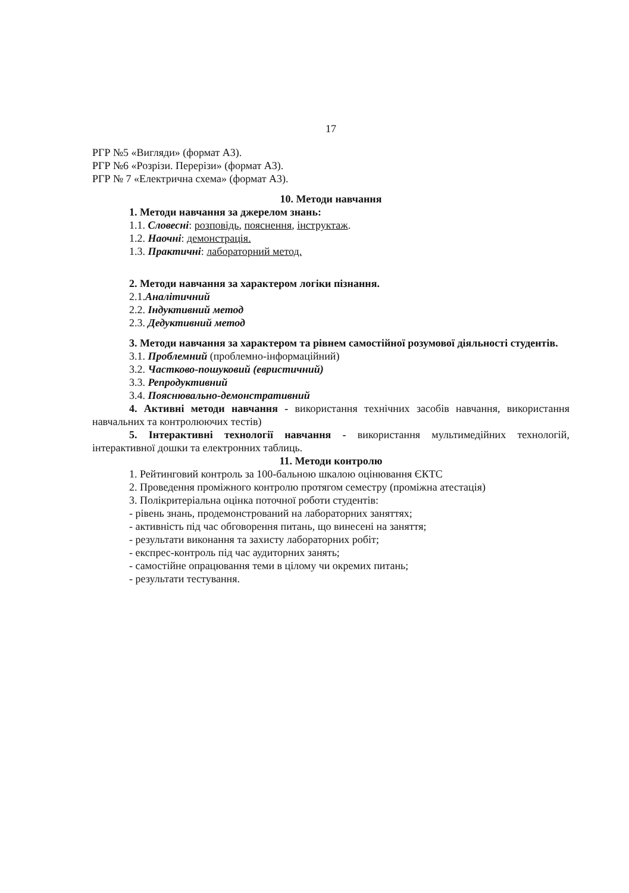17
РГР №5 «Вигляди» (формат А3).
РГР №6 «Розрізи. Перерізи» (формат А3).
РГР № 7 «Електрична схема» (формат А3).
10. Методи навчання
1. Методи навчання за джерелом знань:
1.1. Словесні: розповідь, пояснення, інструктаж.
1.2. Наочні: демонстрація.
1.3. Практичні: лабораторний метод.
2. Методи навчання за характером логіки пізнання.
2.1.Аналітичний
2.2. Індуктивний метод
2.3. Дедуктивний метод
3. Методи навчання за характером та рівнем самостійної розумової діяльності студентів.
3.1. Проблемний (проблемно-інформаційний)
3.2. Частково-пошуковий (евристичний)
3.3. Репродуктивний
3.4. Пояснювально-демонстративний
4. Активні методи навчання - використання технічних засобів навчання, використання навчальних та контролюючих тестів)
5. Інтерактивні технології навчання - використання мультимедійних технологій, інтерактивної дошки та електронних таблиць.
11. Методи контролю
1. Рейтинговий контроль за 100-бальною шкалою оцінювання ЄКТС
2. Проведення проміжного контролю протягом семестру (проміжна атестація)
3. Полікритеріальна оцінка поточної роботи студентів:
- рівень знань, продемонстрований на лабораторних заняттях;
- активність під час обговорення питань, що винесені на заняття;
- результати виконання та захисту лабораторних робіт;
- експрес-контроль під час аудиторних занять;
- самостійне опрацювання теми в цілому чи окремих питань;
- результати тестування.